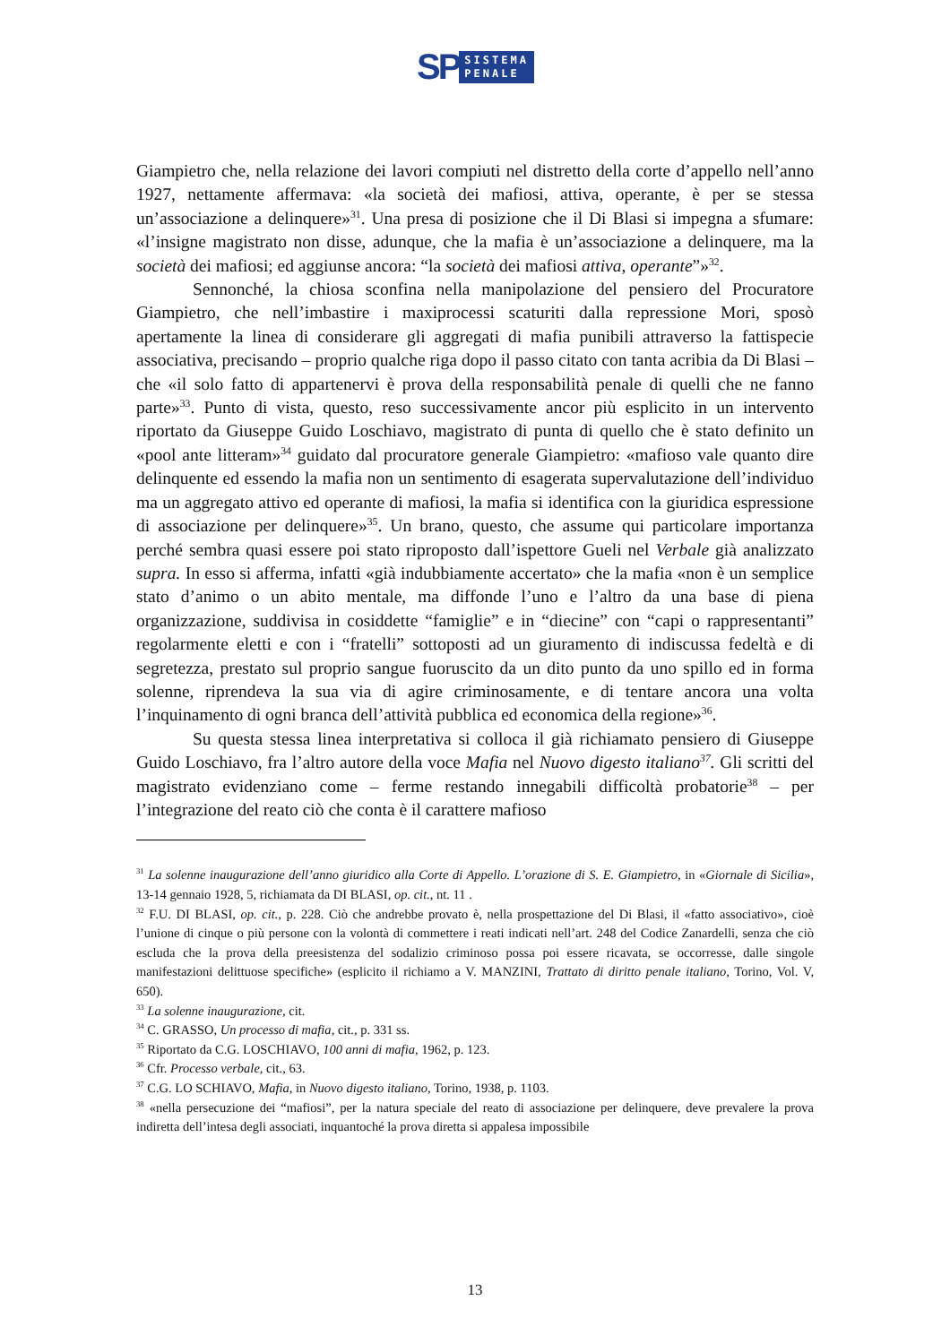SP
SISTEMA
PENALE
Giampietro che, nella relazione dei lavori compiuti nel distretto della corte d’appello nell’anno 1927, nettamente affermava: «la società dei mafiosi, attiva, operante, è per se stessa un’associazione a delinquere»<sup>31</sup>. Una presa di posizione che il Di Blasi si impegna a sfumare: «l’insigne magistrato non disse, adunque, che la mafia è un’associazione a delinquere, ma la società dei mafiosi; ed aggiunse ancora: “la società dei mafiosi attiva, operante”»<sup>32</sup>.
Sennonché, la chiosa sconfina nella manipolazione del pensiero del Procuratore Giampietro, che nell’imbastire i maxiprocessi scaturiti dalla repressione Mori, sposò apertamente la linea di considerare gli aggregati di mafia punibili attraverso la fattispecie associativa, precisando – proprio qualche riga dopo il passo citato con tanta acribia da Di Blasi – che «il solo fatto di appartenervi è prova della responsabilità penale di quelli che ne fanno parte»<sup>33</sup>. Punto di vista, questo, reso successivamente ancor più esplicito in un intervento riportato da Giuseppe Guido Loschiavo, magistrato di punta di quello che è stato definito un «pool ante litteram»<sup>34</sup> guidato dal procuratore generale Giampietro: «mafioso vale quanto dire delinquente ed essendo la mafia non un sentimento di esagerata supervalutazione dell’individuo ma un aggregato attivo ed operante di mafiosi, la mafia si identifica con la giuridica espressione di associazione per delinquere»<sup>35</sup>. Un brano, questo, che assume qui particolare importanza perché sembra quasi essere poi stato riproposto dall’ispettore Gueli nel Verbale già analizzato supra. In esso si afferma, infatti «già indubbiamente accertato» che la mafia «non è un semplice stato d’animo o un abito mentale, ma diffonde l’uno e l’altro da una base di piena organizzazione, suddivisa in cosiddette “famiglie” e in “diecine” con “capi o rappresentanti” regolarmente eletti e con i “fratelli” sottoposti ad un giuramento di indiscussa fedeltà e di segretezza, prestato sul proprio sangue fuoruscito da un dito punto da uno spillo ed in forma solenne, riprendeva la sua via di agire criminosamente, e di tentare ancora una volta l’inquinamento di ogni branca dell’attività pubblica ed economica della regione»<sup>36</sup>.
Su questa stessa linea interpretativa si colloca il già richiamato pensiero di Giuseppe Guido Loschiavo, fra l’altro autore della voce Mafia nel Nuovo digesto italiano<sup>37</sup>. Gli scritti del magistrato evidenziano come – ferme restando innegabili difficoltà probatorie<sup>38</sup> – per l’integrazione del reato ciò che conta è il carattere mafioso
<sup>31</sup> La solenne inaugurazione dell’anno giuridico alla Corte di Appello. L’orazione di S. E. Giampietro, in «Giornale di Sicilia», 13-14 gennaio 1928, 5, richiamata da DI BLASI, op. cit., nt. 11 .
<sup>32</sup> F.U. DI BLASI, op. cit., p. 228. Ciò che andrebbe provato è, nella prospettazione del Di Blasi, il «fatto associativo», cioè l’unione di cinque o più persone con la volontà di commettere i reati indicati nell’art. 248 del Codice Zanardelli, senza che ciò escluda che la prova della preesistenza del sodalizio criminoso possa poi essere ricavata, se occorresse, dalle singole manifestazioni delittuose specifiche» (esplicito il richiamo a V. MANZINI, Trattato di diritto penale italiano, Torino, Vol. V, 650).
<sup>33</sup> La solenne inaugurazione, cit.
<sup>34</sup> C. GRASSO, Un processo di mafia, cit., p. 331 ss.
<sup>35</sup> Riportato da C.G. LOSCHIAVO, 100 anni di mafia, 1962, p. 123.
<sup>36</sup> Cfr. Processo verbale, cit., 63.
<sup>37</sup> C.G. LO SCHIAVO, Mafia, in Nuovo digesto italiano, Torino, 1938, p. 1103.
<sup>38</sup> «nella persecuzione dei “mafiosi”, per la natura speciale del reato di associazione per delinquere, deve prevalere la prova indiretta dell’intesa degli associati, inquantoché la prova diretta si appalesa impossibile
13